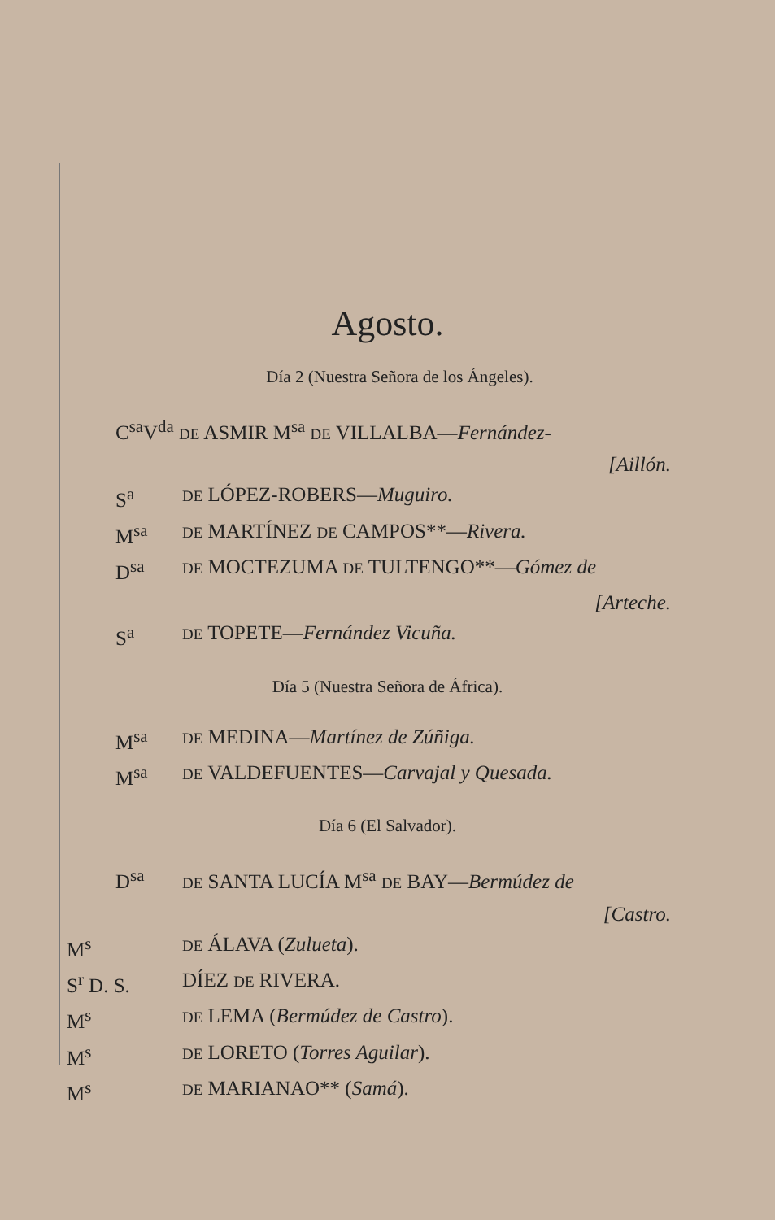Agosto.
Día 2 (Nuestra Señora de los Ángeles).
C<sup>sa</sup>V<sup>da</sup> DE ASMIR M<sup>sa</sup> DE VILLALBA—Fernández-
[Aillón.
S<sup>a</sup> DE LÓPEZ-ROBERS—Muguiro.
M<sup>sa</sup> DE MARTÍNEZ DE CAMPOS**—Rivera.
D<sup>sa</sup> DE MOCTEZUMA DE TULTENGO**—Gómez de
[Arteche.
S<sup>a</sup> DE TOPETE—Fernández Vicuña.
Día 5 (Nuestra Señora de África).
M<sup>sa</sup> DE MEDINA—Martínez de Zúñiga.
M<sup>sa</sup> DE VALDEFUENTES—Carvajal y Quesada.
Día 6 (El Salvador).
D<sup>sa</sup> DE SANTA LUCÍA M<sup>sa</sup> DE BAY—Bermúdez de
[Castro.
M<sup>s</sup> DE ÁLAVA (Zulueta).
S<sup>r</sup> D. S. DÍEZ DE RIVERA.
M<sup>s</sup> DE LEMA (Bermúdez de Castro).
M<sup>s</sup> DE LORETO (Torres Aguilar).
M<sup>s</sup> DE MARIANAO** (Samá).